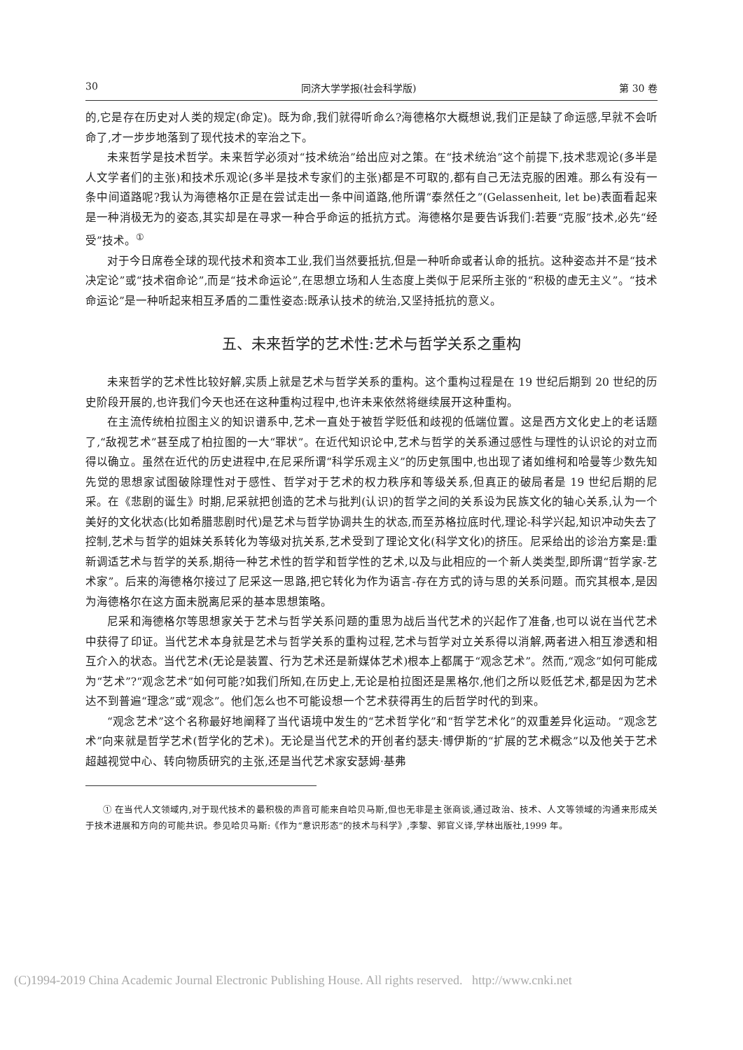30 同济大学学报(社会科学版) 第 30 卷
的,它是存在历史对人类的规定(命定)。既为命,我们就得听命么?海德格尔大概想说,我们正是缺了命运感,早就不会听命了,才一步步地落到了现代技术的宰治之下。
未来哲学是技术哲学。未来哲学必须对“技术统治”给出应对之策。在“技术统治”这个前提下,技术悲观论(多半是人文学者们的主张)和技术乐观论(多半是技术专家们的主张)都是不可取的,都有自己无法克服的困难。那么有没有一条中间道路呢?我认为海德格尔正是在尝试走出一条中间道路,他所谓“泰然任之”(Gelassenheit, let be)表面看起来是一种消极无为的姿态,其实却是在寻求一种合乎命运的抵抗方式。海德格尔是要告诉我们:若要“克服”技术,必先“经受”技术。<sup>①</sup>
对于今日席卷全球的现代技术和资本工业,我们当然要抵抗,但是一种听命或者认命的抵抗。这种姿态并不是“技术决定论”或“技术宿命论”,而是“技术命运论”,在思想立场和人生态度上类似于尼采所主张的“积极的虚无主义”。“技术命运论”是一种听起来相互矛盾的二重性姿态:既承认技术的统治,又坚持抵抗的意义。
五、未来哲学的艺术性:艺术与哲学关系之重构
未来哲学的艺术性比较好解,实质上就是艺术与哲学关系的重构。这个重构过程是在 19 世纪后期到 20 世纪的历史阶段开展的,也许我们今天也还在这种重构过程中,也许未来依然将继续展开这种重构。
在主流传统柏拉图主义的知识谱系中,艺术一直处于被哲学贬低和歧视的低端位置。这是西方文化史上的老话题了,“敌视艺术”甚至成了柏拉图的一大“罪状”。在近代知识论中,艺术与哲学的关系通过感性与理性的认识论的对立而得以确立。虽然在近代的历史进程中,在尼采所谓“科学乐观主义”的历史氛围中,也出现了诸如维柯和哈曼等少数先知先觉的思想家试图破除理性对于感性、哲学对于艺术的权力秩序和等级关系,但真正的破局者是 19 世纪后期的尼采。在《悲剧的诞生》时期,尼采就把创造的艺术与批判(认识)的哲学之间的关系设为民族文化的轴心关系,认为一个美好的文化状态(比如希腊悲剧时代)是艺术与哲学协调共生的状态,而至苏格拉底时代,理论-科学兴起,知识冲动失去了控制,艺术与哲学的姐妹关系转化为等级对抗关系,艺术受到了理论文化(科学文化)的挤压。尼采给出的诊治方案是:重新调适艺术与哲学的关系,期待一种艺术性的哲学和哲学性的艺术,以及与此相应的一个新人类类型,即所谓“哲学家-艺术家”。后来的海德格尔接过了尼采这一思路,把它转化为作为语言-存在方式的诗与思的关系问题。而究其根本,是因为海德格尔在这方面未脱离尼采的基本思想策略。
尼采和海德格尔等思想家关于艺术与哲学关系问题的重思为战后当代艺术的兴起作了准备,也可以说在当代艺术中获得了印证。当代艺术本身就是艺术与哲学关系的重构过程,艺术与哲学对立关系得以消解,两者进入相互渗透和相互介入的状态。当代艺术(无论是装置、行为艺术还是新媒体艺术)根本上都属于“观念艺术”。然而,“观念”如何可能成为“艺术”?“观念艺术”如何可能?如我们所知,在历史上,无论是柏拉图还是黑格尔,他们之所以贬低艺术,都是因为艺术达不到普遍“理念”或“观念”。他们怎么也不可能设想一个艺术获得再生的后哲学时代的到来。
“观念艺术”这个名称最好地阐释了当代语境中发生的“艺术哲学化”和“哲学艺术化”的双重差异化运动。“观念艺术”向来就是哲学艺术(哲学化的艺术)。无论是当代艺术的开创者约瑟夫·博伊斯的“扩展的艺术概念”以及他关于艺术超越视觉中心、转向物质研究的主张,还是当代艺术家安瑟姆·基弗
① 在当代人文领域内,对于现代技术的最积极的声音可能来自哈贝马斯,但也无非是主张商谈,通过政治、技术、人文等领域的沟通来形成关于技术进展和方向的可能共识。参见哈贝马斯:《作为“意识形态”的技术与科学》,李黎、郭官义译,学林出版社,1999 年。
(C)1994-2019 China Academic Journal Electronic Publishing House. All rights reserved. http://www.cnki.net